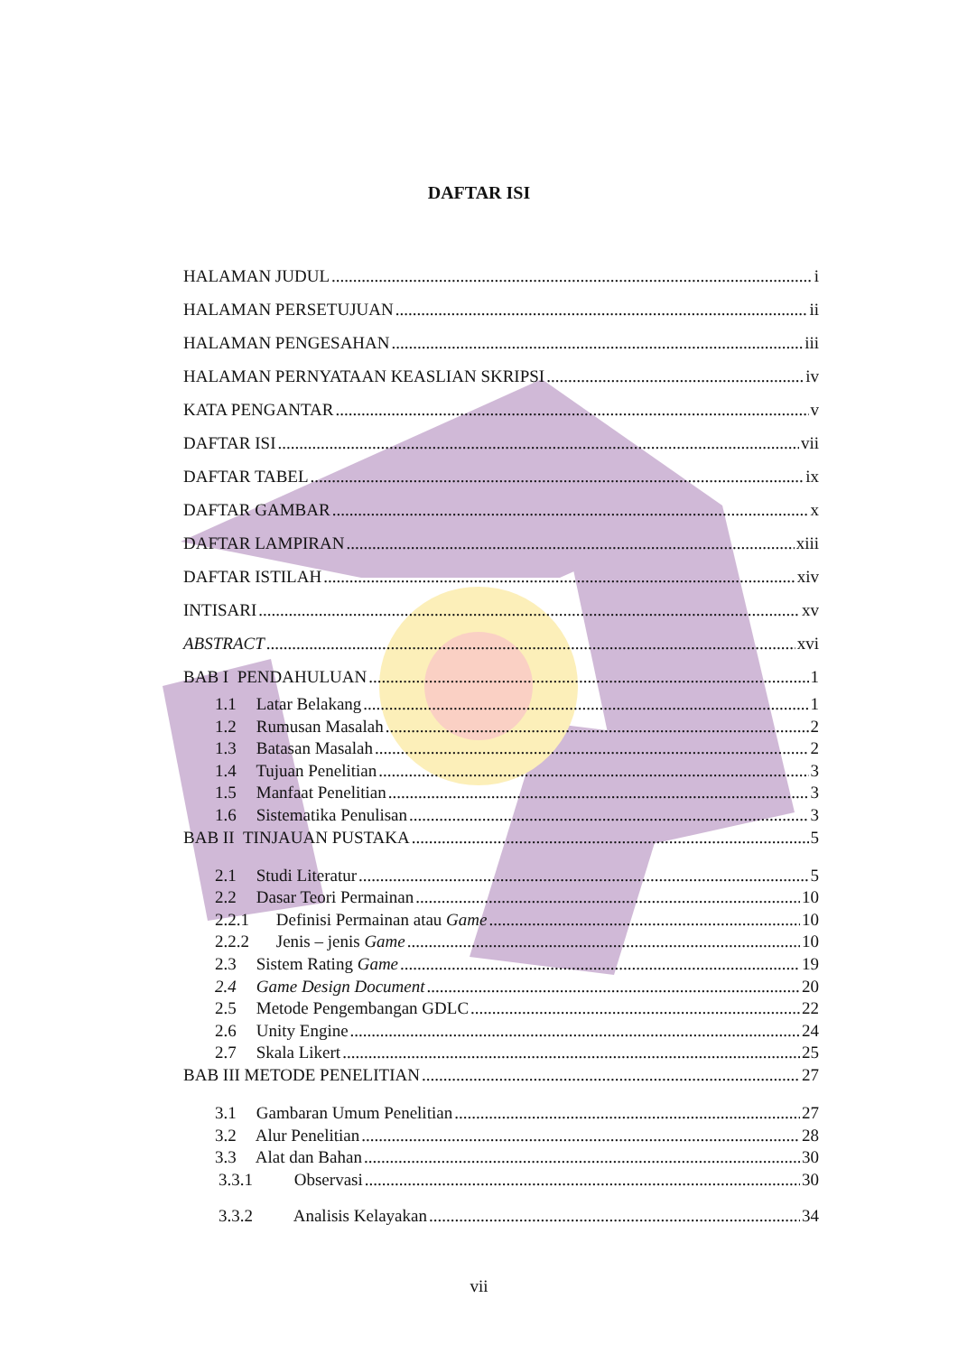DAFTAR ISI
HALAMAN JUDUL i
HALAMAN PERSETUJUAN ii
HALAMAN PENGESAHAN iii
HALAMAN PERNYATAAN KEASLIAN SKRIPSI iv
KATA PENGANTAR v
DAFTAR ISI vii
DAFTAR TABEL ix
DAFTAR GAMBAR x
DAFTAR LAMPIRAN xiii
DAFTAR ISTILAH xiv
INTISARI xv
ABSTRACT xvi
BAB I PENDAHULUAN 1
1.1 Latar Belakang 1
1.2 Rumusan Masalah 2
1.3 Batasan Masalah 2
1.4 Tujuan Penelitian 3
1.5 Manfaat Penelitian 3
1.6 Sistematika Penulisan 3
BAB II TINJAUAN PUSTAKA 5
2.1 Studi Literatur 5
2.2 Dasar Teori Permainan 10
2.2.1 Definisi Permainan atau Game 10
2.2.2 Jenis – jenis Game 10
2.3 Sistem Rating Game 19
2.4 Game Design Document 20
2.5 Metode Pengembangan GDLC 22
2.6 Unity Engine 24
2.7 Skala Likert 25
BAB III METODE PENELITIAN 27
3.1 Gambaran Umum Penelitian 27
3.2 Alur Penelitian 28
3.3 Alat dan Bahan 30
3.3.1 Observasi 30
3.3.2 Analisis Kelayakan 34
vii